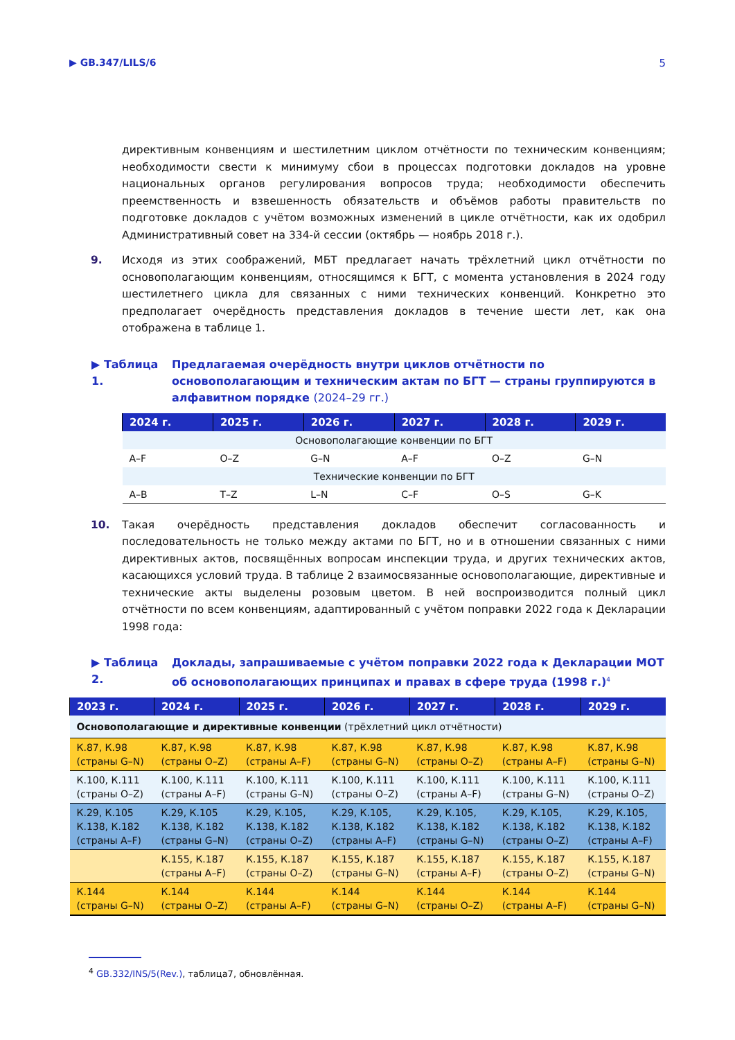▶ GB.347/LILS/6 5
директивным конвенциям и шестилетним циклом отчётности по техническим конвенциям; необходимости свести к минимуму сбои в процессах подготовки докладов на уровне национальных органов регулирования вопросов труда; необходимости обеспечить преемственность и взвешенность обязательств и объёмов работы правительств по подготовке докладов с учётом возможных изменений в цикле отчётности, как их одобрил Административный совет на 334-й сессии (октябрь — ноябрь 2018 г.).
9. Исходя из этих соображений, МБТ предлагает начать трёхлетний цикл отчётности по основополагающим конвенциям, относящимся к БГТ, с момента установления в 2024 году шестилетнего цикла для связанных с ними технических конвенций. Конкретно это предполагает очерёдность представления докладов в течение шести лет, как она отображена в таблице 1.
▶ Таблица 1. Предлагаемая очерёдность внутри циклов отчётности по основополагающим и техническим актам по БГТ — страны группируются в алфавитном порядке (2024–29 гг.)
| 2024 г. | 2025 г. | 2026 г. | 2027 г. | 2028 г. | 2029 г. |
| --- | --- | --- | --- | --- | --- |
| Основополагающие конвенции по БГТ | | | | | |
| A–F | O–Z | G–N | A–F | O–Z | G–N |
| Технические конвенции по БГТ | | | | | |
| A–B | T–Z | L–N | C–F | O–S | G–K |
10. Такая очерёдность представления докладов обеспечит согласованность и последовательность не только между актами по БГТ, но и в отношении связанных с ними директивных актов, посвящённых вопросам инспекции труда, и других технических актов, касающихся условий труда. В таблице 2 взаимосвязанные основополагающие, директивные и технические акты выделены розовым цветом. В ней воспроизводится полный цикл отчётности по всем конвенциям, адаптированный с учётом поправки 2022 года к Декларации 1998 года:
▶ Таблица 2. Доклады, запрашиваемые с учётом поправки 2022 года к Декларации МОТ об основополагающих принципах и правах в сфере труда (1998 г.)<sup>4</sup>
| 2023 г. | 2024 г. | 2025 г. | 2026 г. | 2027 г. | 2028 г. | 2029 г. |
| --- | --- | --- | --- | --- | --- | --- |
| Основополагающие и директивные конвенции (трёхлетний цикл отчётности) | | | | | | |
| К.87, К.98 (страны G–N) | К.87, К.98 (страны O–Z) | К.87, К.98 (страны A–F) | К.87, К.98 (страны G–N) | К.87, К.98 (страны O–Z) | К.87, К.98 (страны A–F) | К.87, К.98 (страны G–N) |
| К.100, К.111 (страны O–Z) | К.100, К.111 (страны A–F) | К.100, К.111 (страны G–N) | К.100, К.111 (страны O–Z) | К.100, К.111 (страны A–F) | К.100, К.111 (страны G–N) | К.100, К.111 (страны O–Z) |
| К.29, К.105 К.138, К.182 (страны A–F) | К.29, К.105 К.138, К.182 (страны G–N) | К.29, К.105, К.138, К.182 (страны O–Z) | К.29, К.105, К.138, К.182 (страны A–F) | К.29, К.105, К.138, К.182 (страны G–N) | К.29, К.105, К.138, К.182 (страны O–Z) | К.29, К.105, К.138, К.182 (страны A–F) |
| | К.155, К.187 (страны A–F) | К.155, К.187 (страны O–Z) | К.155, К.187 (страны G–N) | К.155, К.187 (страны A–F) | К.155, К.187 (страны O–Z) | К.155, К.187 (страны G–N) |
| К.144 (страны G–N) | К.144 (страны O–Z) | К.144 (страны A–F) | К.144 (страны G–N) | К.144 (страны O–Z) | К.144 (страны A–F) | К.144 (страны G–N) |
<sup>4</sup> GB.332/INS/5(Rev.), таблица7, обновлённая.